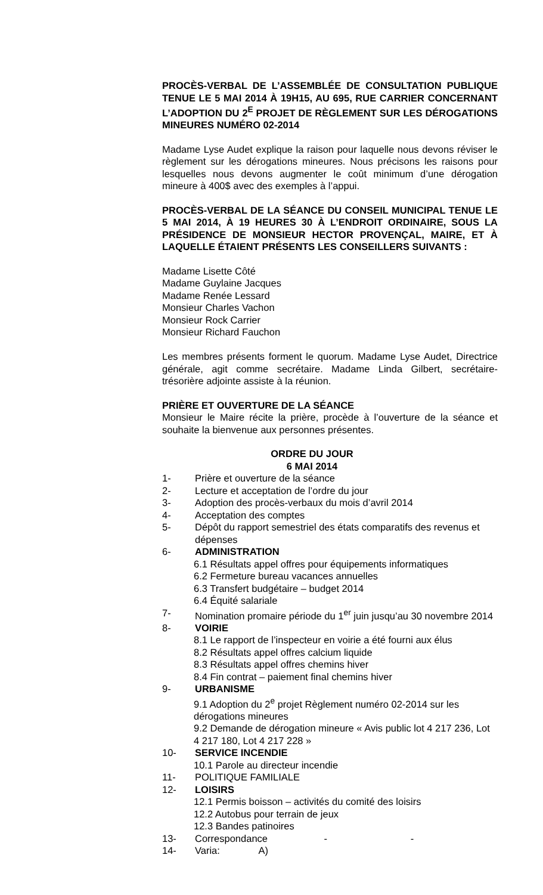PROCÈS-VERBAL DE L’ASSEMBLÉE DE CONSULTATION PUBLIQUE TENUE LE 5 MAI 2014 À 19H15, AU 695, RUE CARRIER CONCERNANT L’ADOPTION DU 2<sup>E</sup> PROJET DE RÈGLEMENT SUR LES DÉROGATIONS MINEURES NUMÉRO 02-2014
Madame Lyse Audet explique la raison pour laquelle nous devons réviser le règlement sur les dérogations mineures. Nous précisons les raisons pour lesquelles nous devons augmenter le coût minimum d’une dérogation mineure à 400$ avec des exemples à l’appui.
PROCÈS-VERBAL DE LA SÉANCE DU CONSEIL MUNICIPAL TENUE LE 5 MAI 2014, À 19 HEURES 30 À L’ENDROIT ORDINAIRE, SOUS LA PRÉSIDENCE DE MONSIEUR HECTOR PROVENÇAL, MAIRE, ET À LAQUELLE ÉTAIENT PRÉSENTS LES CONSEILLERS SUIVANTS :
Madame Lisette Côté
Madame Guylaine Jacques
Madame Renée Lessard
Monsieur Charles Vachon
Monsieur Rock Carrier
Monsieur Richard Fauchon
Les membres présents forment le quorum. Madame Lyse Audet, Directrice générale, agit comme secrétaire. Madame Linda Gilbert, secrétaire-trésorière adjointe assiste à la réunion.
PRIÈRE ET OUVERTURE DE LA SÉANCE
Monsieur le Maire récite la prière, procède à l’ouverture de la séance et souhaite la bienvenue aux personnes présentes.
ORDRE DU JOUR
6 MAI 2014
1- Prière et ouverture de la séance
2- Lecture et acceptation de l’ordre du jour
3- Adoption des procès-verbaux du mois d’avril 2014
4- Acceptation des comptes
5- Dépôt du rapport semestriel des états comparatifs des revenus et dépenses
6- ADMINISTRATION
6.1 Résultats appel offres pour équipements informatiques
6.2 Fermeture bureau vacances annuelles
6.3 Transfert budgétaire – budget 2014
6.4 Équité salariale
7- Nomination promaire période du 1<sup>er</sup> juin jusqu’au 30 novembre 2014
8- VOIRIE
8.1 Le rapport de l’inspecteur en voirie a été fourni aux élus
8.2 Résultats appel offres calcium liquide
8.3 Résultats appel offres chemins hiver
8.4 Fin contrat – paiement final chemins hiver
9- URBANISME
9.1 Adoption du 2<sup>e</sup> projet Règlement numéro 02-2014 sur les dérogations mineures
9.2 Demande de dérogation mineure « Avis public lot 4 217 236, Lot 4 217 180, Lot 4 217 228 »
10- SERVICE INCENDIE
10.1 Parole au directeur incendie
11- POLITIQUE FAMILIALE
12- LOISIRS
12.1 Permis boisson – activités du comité des loisirs
12.2 Autobus pour terrain de jeux
12.3 Bandes patinoires
13- Correspondance - -
14- Varia: A)